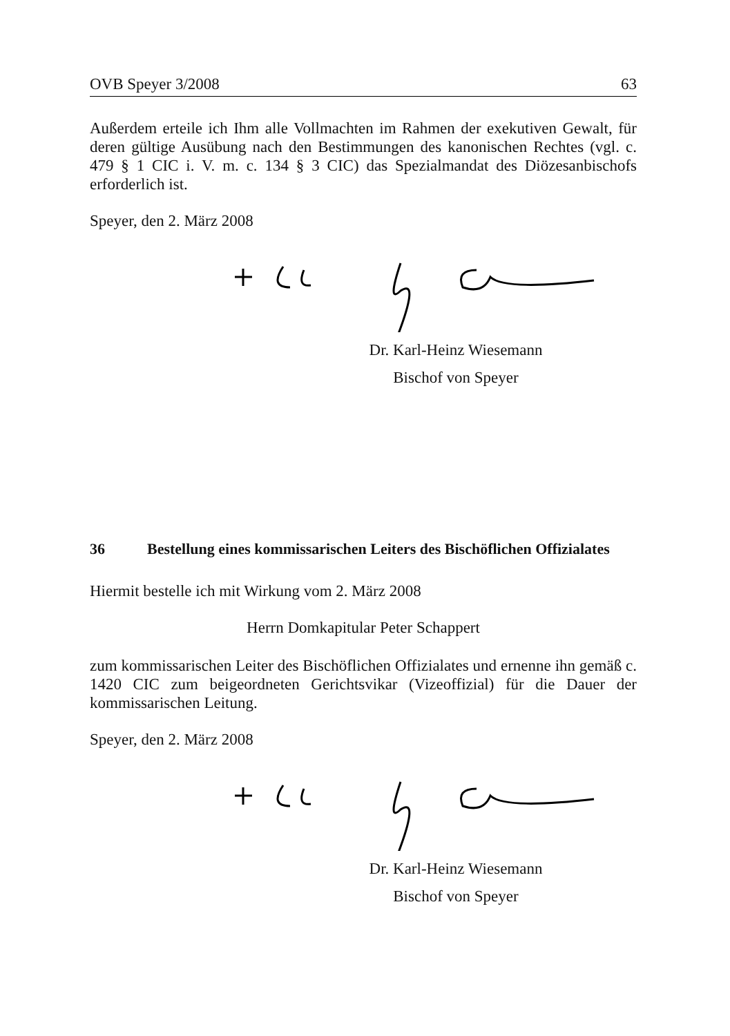OVB Speyer 3/2008 63
Außerdem erteile ich Ihm alle Vollmachten im Rahmen der exekutiven Gewalt, für deren gültige Ausübung nach den Bestimmungen des kanonischen Rechtes (vgl. c. 479 § 1 CIC i. V. m. c. 134 § 3 CIC) das Spezialmandat des Diözesanbischofs erforderlich ist.
Speyer, den 2. März 2008
Dr. Karl-Heinz Wiesemann
Bischof von Speyer
36 Bestellung eines kommissarischen Leiters des Bischöflichen Offizialates
Hiermit bestelle ich mit Wirkung vom 2. März 2008
Herrn Domkapitular Peter Schappert
zum kommissarischen Leiter des Bischöflichen Offizialates und ernenne ihn gemäß c. 1420 CIC zum beigeordneten Gerichtsvikar (Vizeoffizial) für die Dauer der kommissarischen Leitung.
Speyer, den 2. März 2008
Dr. Karl-Heinz Wiesemann
Bischof von Speyer